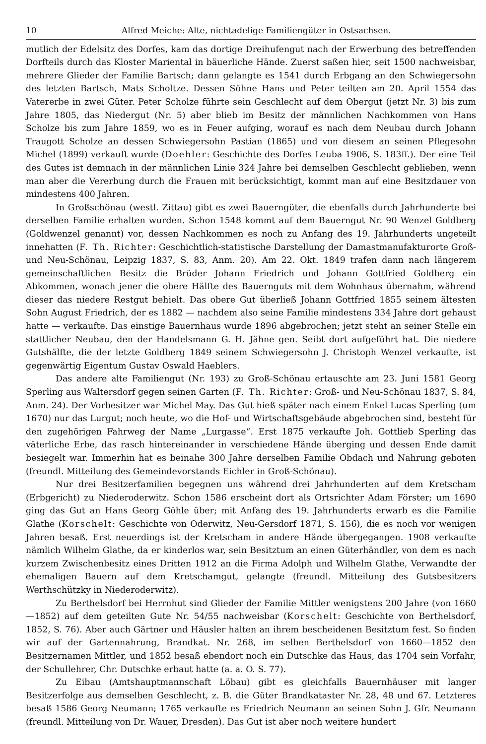10 Alfred Meiche: Alte, nichtadelige Familiengüter in Ostsachsen.
mutlich der Edelsitz des Dorfes, kam das dortige Dreihufengut nach der Erwerbung des betreffenden Dorfteils durch das Kloster Mariental in bäuerliche Hände. Zuerst saßen hier, seit 1500 nachweisbar, mehrere Glieder der Familie Bartsch; dann gelangte es 1541 durch Erbgang an den Schwiegersohn des letzten Bartsch, Mats Scholtze. Dessen Söhne Hans und Peter teilten am 20. April 1554 das Vatererbe in zwei Güter. Peter Scholze führte sein Geschlecht auf dem Obergut (jetzt Nr. 3) bis zum Jahre 1805, das Niedergut (Nr. 5) aber blieb im Besitz der männlichen Nachkommen von Hans Scholze bis zum Jahre 1859, wo es in Feuer aufging, worauf es nach dem Neubau durch Johann Traugott Scholze an dessen Schwiegersohn Pastian (1865) und von diesem an seinen Pflegesohn Michel (1899) verkauft wurde (Doehler: Geschichte des Dorfes Leuba 1906, S. 183ff.). Der eine Teil des Gutes ist demnach in der männlichen Linie 324 Jahre bei demselben Geschlecht geblieben, wenn man aber die Vererbung durch die Frauen mit berücksichtigt, kommt man auf eine Besitzdauer von mindestens 400 Jahren.
In Großschönau (westl. Zittau) gibt es zwei Bauerngüter, die ebenfalls durch Jahrhunderte bei derselben Familie erhalten wurden. Schon 1548 kommt auf dem Bauerngut Nr. 90 Wenzel Goldberg (Goldwenzel genannt) vor, dessen Nachkommen es noch zu Anfang des 19. Jahrhunderts ungeteilt innehatten (F. Th. Richter: Geschichtlich-statistische Darstellung der Damastmanufakturorte Groß- und Neu-Schönau, Leipzig 1837, S. 83, Anm. 20). Am 22. Okt. 1849 trafen dann nach längerem gemeinschaftlichen Besitz die Brüder Johann Friedrich und Johann Gottfried Goldberg ein Abkommen, wonach jener die obere Hälfte des Bauernguts mit dem Wohnhaus übernahm, während dieser das niedere Restgut behielt. Das obere Gut überließ Johann Gottfried 1855 seinem ältesten Sohn August Friedrich, der es 1882 — nachdem also seine Familie mindestens 334 Jahre dort gehaust hatte — verkaufte. Das einstige Bauernhaus wurde 1896 abgebrochen; jetzt steht an seiner Stelle ein stattlicher Neubau, den der Handelsmann G. H. Jähne gen. Seibt dort aufgeführt hat. Die niedere Gutshälfte, die der letzte Goldberg 1849 seinem Schwiegersohn J. Christoph Wenzel verkaufte, ist gegenwärtig Eigentum Gustav Oswald Haeblers.
Das andere alte Familiengut (Nr. 193) zu Groß-Schönau ertauschte am 23. Juni 1581 Georg Sperling aus Waltersdorf gegen seinen Garten (F. Th. Richter: Groß- und Neu-Schönau 1837, S. 84, Anm. 24). Der Vorbesitzer war Michel May. Das Gut hieß später nach einem Enkel Lucas Sperling (um 1670) nur das Lurgut; noch heute, wo die Hof- und Wirtschaftsgebäude abgebrochen sind, besteht für den zugehörigen Fahrweg der Name „Lurgasse“. Erst 1875 verkaufte Joh. Gottlieb Sperling das väterliche Erbe, das rasch hintereinander in verschiedene Hände überging und dessen Ende damit besiegelt war. Immerhin hat es beinahe 300 Jahre derselben Familie Obdach und Nahrung geboten (freundl. Mitteilung des Gemeindevorstands Eichler in Groß-Schönau).
Nur drei Besitzerfamilien begegnen uns während drei Jahrhunderten auf dem Kretscham (Erbgericht) zu Niederoderwitz. Schon 1586 erscheint dort als Ortsrichter Adam Förster; um 1690 ging das Gut an Hans Georg Göhle über; mit Anfang des 19. Jahrhunderts erwarb es die Familie Glathe (Korschelt: Geschichte von Oderwitz, Neu-Gersdorf 1871, S. 156), die es noch vor wenigen Jahren besaß. Erst neuerdings ist der Kretscham in andere Hände übergegangen. 1908 verkaufte nämlich Wilhelm Glathe, da er kinderlos war, sein Besitztum an einen Güterhändler, von dem es nach kurzem Zwischenbesitz eines Dritten 1912 an die Firma Adolph und Wilhelm Glathe, Verwandte der ehemaligen Bauern auf dem Kretschamgut, gelangte (freundl. Mitteilung des Gutsbesitzers Werthschützky in Niederoderwitz).
Zu Berthelsdorf bei Herrnhut sind Glieder der Familie Mittler wenigstens 200 Jahre (von 1660—1852) auf dem geteilten Gute Nr. 54/55 nachweisbar (Korschelt: Geschichte von Berthelsdorf, 1852, S. 76). Aber auch Gärtner und Häusler halten an ihrem bescheidenen Besitztum fest. So finden wir auf der Gartennahrung, Brandkat. Nr. 268, im selben Berthelsdorf von 1660—1852 den Besitzernamen Mittler, und 1852 besaß ebendort noch ein Dutschke das Haus, das 1704 sein Vorfahr, der Schullehrer, Chr. Dutschke erbaut hatte (a. a. O. S. 77).
Zu Eibau (Amtshauptmannschaft Löbau) gibt es gleichfalls Bauernhäuser mit langer Besitzerfolge aus demselben Geschlecht, z. B. die Güter Brandkataster Nr. 28, 48 und 67. Letzteres besaß 1586 Georg Neumann; 1765 verkaufte es Friedrich Neumann an seinen Sohn J. Gfr. Neumann (freundl. Mitteilung von Dr. Wauer, Dresden). Das Gut ist aber noch weitere hundert